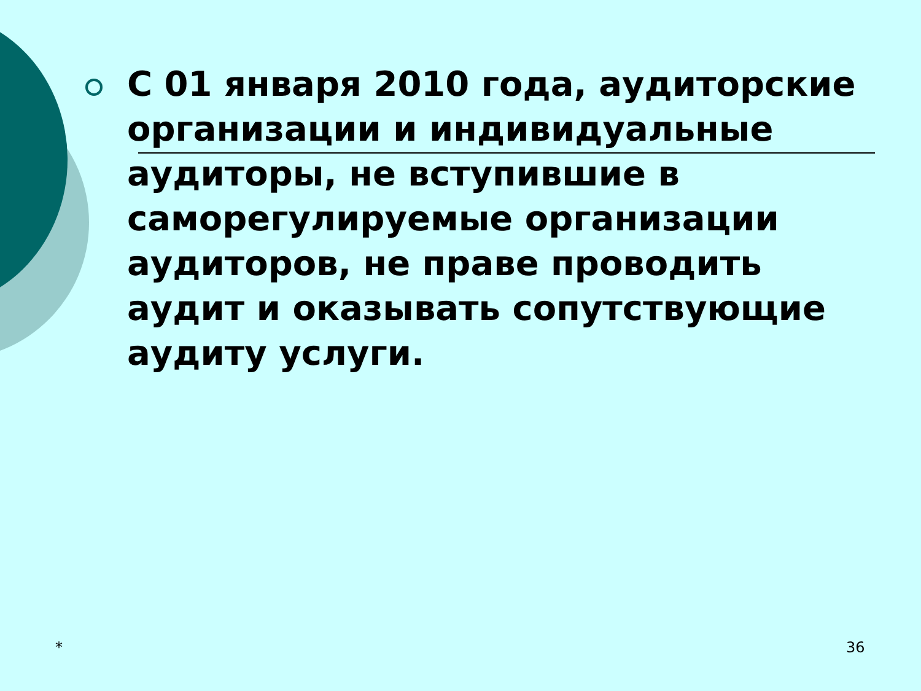С 01 января 2010 года, аудиторские организации и индивидуальные аудиторы, не вступившие в саморегулируемые организации аудиторов, не праве проводить аудит и оказывать сопутствующие аудиту услуги.
* 36